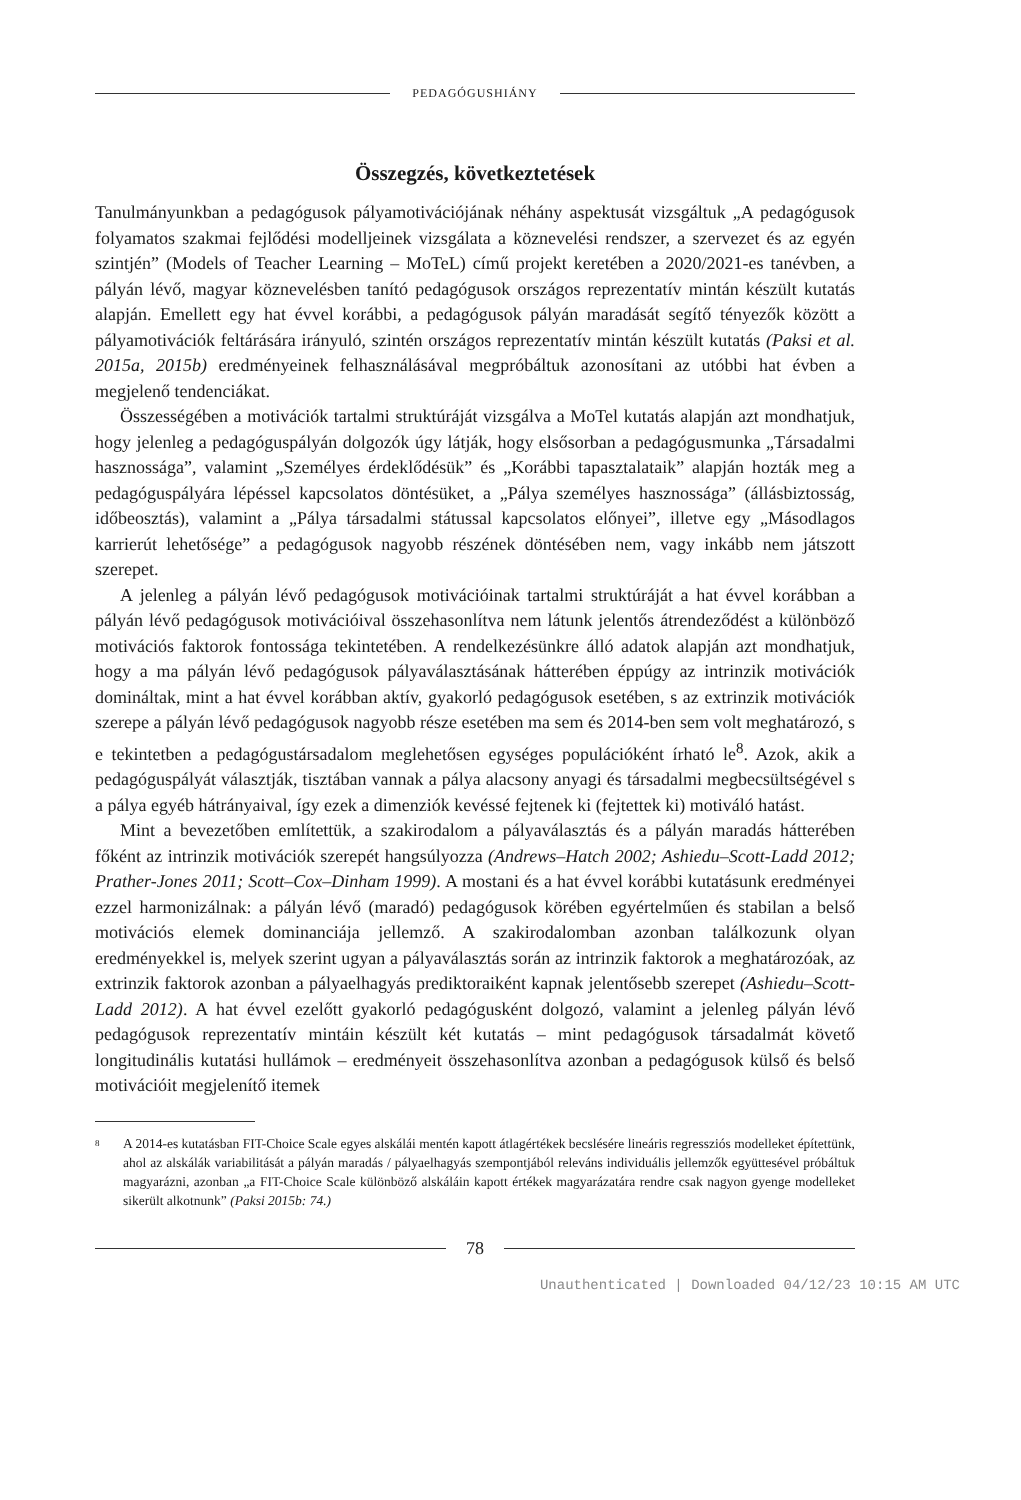PEDAGÓGUSHIÁNY
Összegzés, következtetések
Tanulmányunkban a pedagógusok pályamotivációjának néhány aspektusát vizsgáltuk „A pedagógusok folyamatos szakmai fejlődési modelljeinek vizsgálata a köznevelési rendszer, a szervezet és az egyén szintjén” (Models of Teacher Learning – MoTeL) című projekt keretében a 2020/2021-es tanévben, a pályán lévő, magyar köznevelésben tanító pedagógusok országos reprezentatív mintán készült kutatás alapján. Emellett egy hat évvel korábbi, a pedagógusok pályán maradását segítő tényezők között a pályamotivációk feltárására irányuló, szintén országos reprezentatív mintán készült kutatás (Paksi et al. 2015a, 2015b) eredményeinek felhasználásával megpróbáltuk azonosítani az utóbbi hat évben a megjelenő tendenciákat.
Összességében a motivációk tartalmi struktúráját vizsgálva a MoTel kutatás alapján azt mondhatjuk, hogy jelenleg a pedagóguspályán dolgozók úgy látják, hogy elsősorban a pedagógusmunka „Társadalmi hasznossága”, valamint „Személyes érdeklődésük” és „Korábbi tapasztalataik” alapján hozták meg a pedagóguspályára lépéssel kapcsolatos döntésüket, a „Pálya személyes hasznossága” (állásbiztosság, időbeosztás), valamint a „Pálya társadalmi státussal kapcsolatos előnyei”, illetve egy „Másodlagos karrierút lehetősége” a pedagógusok nagyobb részének döntésében nem, vagy inkább nem játszott szerepet.
A jelenleg a pályán lévő pedagógusok motivációinak tartalmi struktúráját a hat évvel korábban a pályán lévő pedagógusok motivációival összehasonlítva nem látunk jelentős átrendeződést a különböző motivációs faktorok fontossága tekintetében. A rendelkezésünkre álló adatok alapján azt mondhatjuk, hogy a ma pályán lévő pedagógusok pályaválasztásának hátterében éppúgy az intrinzik motivációk domináltak, mint a hat évvel korábban aktív, gyakorló pedagógusok esetében, s az extrinzik motivációk szerepe a pályán lévő pedagógusok nagyobb része esetében ma sem és 2014-ben sem volt meghatározó, s e tekintetben a pedagógustársadalom meglehetősen egységes populációként írható le<sup>8</sup>. Azok, akik a pedagóguspályát választják, tisztában vannak a pálya alacsony anyagi és társadalmi megbecsültségével s a pálya egyéb hátrányaival, így ezek a dimenziók kevéssé fejtenek ki (fejtettek ki) motiváló hatást.
Mint a bevezetőben említettük, a szakirodalom a pályaválasztás és a pályán maradás hátterében főként az intrinzik motivációk szerepét hangsúlyozza (Andrews–Hatch 2002; Ashiedu–Scott-Ladd 2012; Prather-Jones 2011; Scott–Cox–Dinham 1999). A mostani és a hat évvel korábbi kutatásunk eredményei ezzel harmonizálnak: a pályán lévő (maradó) pedagógusok körében egyértelműen és stabilan a belső motivációs elemek dominanciája jellemző. A szakirodalomban azonban találkozunk olyan eredményekkel is, melyek szerint ugyan a pályaválasztás során az intrinzik faktorok a meghatározóak, az extrinzik faktorok azonban a pályaelhagyás prediktoraiként kapnak jelentősebb szerepet (Ashiedu–Scott-Ladd 2012). A hat évvel ezelőtt gyakorló pedagógusként dolgozó, valamint a jelenleg pályán lévő pedagógusok reprezentatív mintáin készült két kutatás – mint pedagógusok társadalmát követő longitudinális kutatási hullámok – eredményeit összehasonlítva azonban a pedagógusok külső és belső motivációit megjelenítő itemek
<sup>8</sup>
A 2014-es kutatásban FIT-Choice Scale egyes alskálái mentén kapott átlagértékek becslésére lineáris regressziós modelleket építettünk, ahol az alskálák variabilitását a pályán maradás / pályaelhagyás szempontjából releváns individuális jellemzők együttesével próbáltuk magyarázni, azonban „a FIT-Choice Scale különböző alskáláin kapott értékek magyarázatára rendre csak nagyon gyenge modelleket sikerült alkotnunk” (Paksi 2015b: 74.)
78
Unauthenticated | Downloaded 04/12/23 10:15 AM UTC